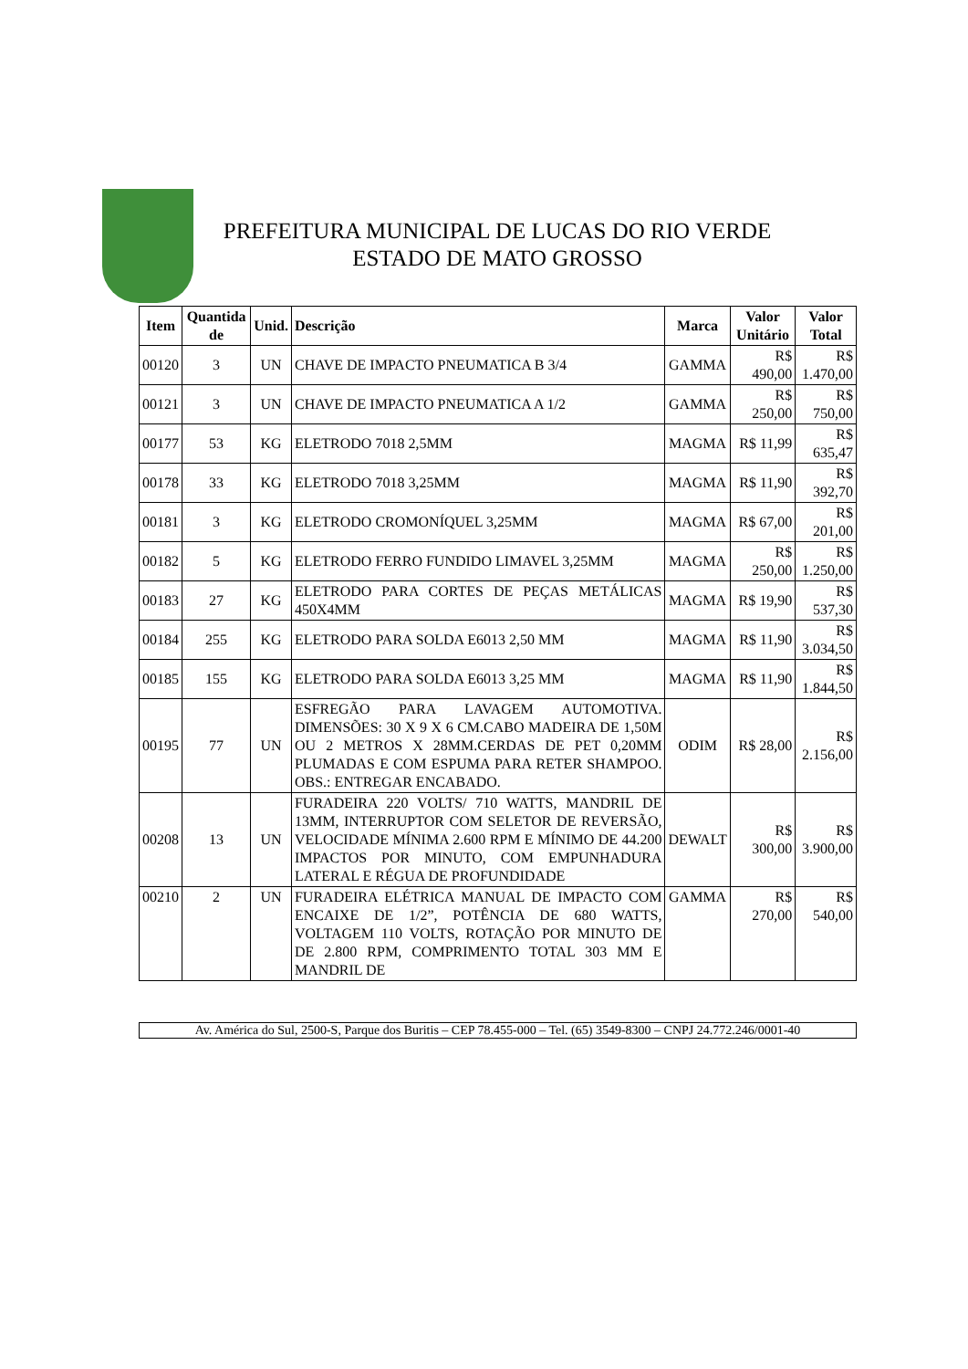PREFEITURA MUNICIPAL DE LUCAS DO RIO VERDE
ESTADO DE MATO GROSSO
| Item | Quantida de | Unid. | Descrição | Marca | Valor Unitário | Valor Total |
| --- | --- | --- | --- | --- | --- | --- |
| 00120 | 3 | UN | CHAVE DE IMPACTO PNEUMATICA B 3/4 | GAMMA | R$ 490,00 | R$ 1.470,00 |
| 00121 | 3 | UN | CHAVE DE IMPACTO PNEUMATICA A 1/2 | GAMMA | R$ 250,00 | R$ 750,00 |
| 00177 | 53 | KG | ELETRODO 7018 2,5MM | MAGMA | R$ 11,99 | R$ 635,47 |
| 00178 | 33 | KG | ELETRODO 7018 3,25MM | MAGMA | R$ 11,90 | R$ 392,70 |
| 00181 | 3 | KG | ELETRODO CROMONÍQUEL 3,25MM | MAGMA | R$ 67,00 | R$ 201,00 |
| 00182 | 5 | KG | ELETRODO FERRO FUNDIDO LIMAVEL 3,25MM | MAGMA | R$ 250,00 | R$ 1.250,00 |
| 00183 | 27 | KG | ELETRODO PARA CORTES DE PEÇAS METÁLICAS 450X4MM | MAGMA | R$ 19,90 | R$ 537,30 |
| 00184 | 255 | KG | ELETRODO PARA SOLDA E6013 2,50 MM | MAGMA | R$ 11,90 | R$ 3.034,50 |
| 00185 | 155 | KG | ELETRODO PARA SOLDA E6013 3,25 MM | MAGMA | R$ 11,90 | R$ 1.844,50 |
| 00195 | 77 | UN | ESFREGÃO PARA LAVAGEM AUTOMOTIVA. DIMENSÕES: 30 X 9 X 6 CM.CABO MADEIRA DE 1,50M OU 2 METROS X 28MM.CERDAS DE PET 0,20MM PLUMADAS E COM ESPUMA PARA RETER SHAMPOO. OBS.: ENTREGAR ENCABADO. | ODIM | R$ 28,00 | R$ 2.156,00 |
| 00208 | 13 | UN | FURADEIRA 220 VOLTS/ 710 WATTS, MANDRIL DE 13MM, INTERRUPTOR COM SELETOR DE REVERSÃO, VELOCIDADE MÍNIMA 2.600 RPM E MÍNIMO DE 44.200 IMPACTOS POR MINUTO, COM EMPUNHADURA LATERAL E RÉGUA DE PROFUNDIDADE | DEWALT | R$ 300,00 | R$ 3.900,00 |
| 00210 | 2 | UN | FURADEIRA ELÉTRICA MANUAL DE IMPACTO COM ENCAIXE DE 1/2”, POTÊNCIA DE 680 WATTS, VOLTAGEM 110 VOLTS, ROTAÇÃO POR MINUTO DE DE 2.800 RPM, COMPRIMENTO TOTAL 303 MM E MANDRIL DE | GAMMA | R$ 270,00 | R$ 540,00 |
Av. América do Sul, 2500-S, Parque dos Buritis – CEP 78.455-000 – Tel. (65) 3549-8300 – CNPJ 24.772.246/0001-40